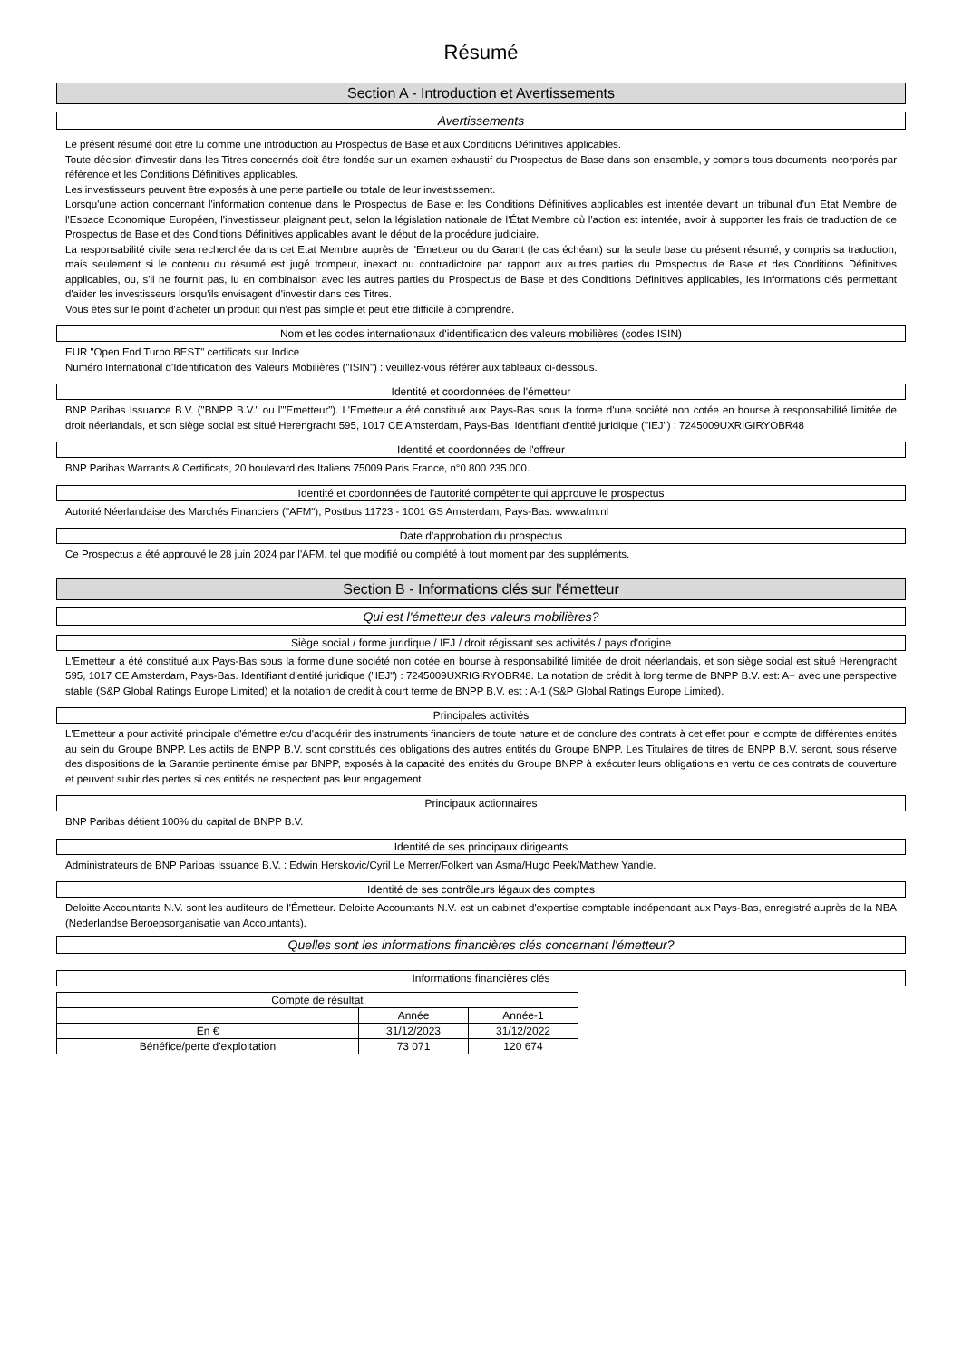Résumé
Section A - Introduction et Avertissements
Avertissements
Le présent résumé doit être lu comme une introduction au Prospectus de Base et aux Conditions Définitives applicables.
Toute décision d'investir dans les Titres concernés doit être fondée sur un examen exhaustif du Prospectus de Base dans son ensemble, y compris tous documents incorporés par référence et les Conditions Définitives applicables.
Les investisseurs peuvent être exposés à une perte partielle ou totale de leur investissement.
Lorsqu'une action concernant l'information contenue dans le Prospectus de Base et les Conditions Définitives applicables est intentée devant un tribunal d'un Etat Membre de l'Espace Economique Européen, l'investisseur plaignant peut, selon la législation nationale de l'État Membre où l'action est intentée, avoir à supporter les frais de traduction de ce Prospectus de Base et des Conditions Définitives applicables avant le début de la procédure judiciaire.
La responsabilité civile sera recherchée dans cet Etat Membre auprès de l'Emetteur ou du Garant (le cas échéant) sur la seule base du présent résumé, y compris sa traduction, mais seulement si le contenu du résumé est jugé trompeur, inexact ou contradictoire par rapport aux autres parties du Prospectus de Base et des Conditions Définitives applicables, ou, s'il ne fournit pas, lu en combinaison avec les autres parties du Prospectus de Base et des Conditions Définitives applicables, les informations clés permettant d'aider les investisseurs lorsqu'ils envisagent d'investir dans ces Titres.
Vous êtes sur le point d'acheter un produit qui n'est pas simple et peut être difficile à comprendre.
Nom et les codes internationaux d'identification des valeurs mobilières (codes ISIN)
EUR "Open End Turbo BEST" certificats sur Indice
Numéro International d'Identification des Valeurs Mobilières ("ISIN") : veuillez-vous référer aux tableaux ci-dessous.
Identité et coordonnées de l'émetteur
BNP Paribas Issuance B.V. ("BNPP B.V." ou l'"Emetteur"). L'Emetteur a été constitué aux Pays-Bas sous la forme d'une société non cotée en bourse à responsabilité limitée de droit néerlandais, et son siège social est situé Herengracht 595, 1017 CE Amsterdam, Pays-Bas. Identifiant d'entité juridique ("IEJ") : 7245009UXRIGIRYOBR48
Identité et coordonnées de l'offreur
BNP Paribas Warrants & Certificats, 20 boulevard des Italiens 75009 Paris France, n°0 800 235 000.
Identité et coordonnées de l'autorité compétente qui approuve le prospectus
Autorité Néerlandaise des Marchés Financiers ("AFM"), Postbus 11723 - 1001 GS Amsterdam, Pays-Bas. www.afm.nl
Date d'approbation du prospectus
Ce Prospectus a été approuvé le 28 juin 2024 par l'AFM, tel que modifié ou complété à tout moment par des suppléments.
Section B - Informations clés sur l'émetteur
Qui est l'émetteur des valeurs mobilières?
Siège social / forme juridique / IEJ / droit régissant ses activités / pays d'origine
L'Emetteur a été constitué aux Pays-Bas sous la forme d'une société non cotée en bourse à responsabilité limitée de droit néerlandais, et son siège social est situé Herengracht 595, 1017 CE Amsterdam, Pays-Bas. Identifiant d'entité juridique ("IEJ") : 7245009UXRIGIRYOBR48. La notation de crédit à long terme de BNPP B.V. est: A+ avec une perspective stable (S&P Global Ratings Europe Limited) et la notation de credit à court terme de BNPP B.V. est : A-1 (S&P Global Ratings Europe Limited).
Principales activités
L'Emetteur a pour activité principale d'émettre et/ou d'acquérir des instruments financiers de toute nature et de conclure des contrats à cet effet pour le compte de différentes entités au sein du Groupe BNPP. Les actifs de BNPP B.V. sont constitués des obligations des autres entités du Groupe BNPP. Les Titulaires de titres de BNPP B.V. seront, sous réserve des dispositions de la Garantie pertinente émise par BNPP, exposés à la capacité des entités du Groupe BNPP à exécuter leurs obligations en vertu de ces contrats de couverture et peuvent subir des pertes si ces entités ne respectent pas leur engagement.
Principaux actionnaires
BNP Paribas détient 100% du capital de BNPP B.V.
Identité de ses principaux dirigeants
Administrateurs de BNP Paribas Issuance B.V. : Edwin Herskovic/Cyril Le Merrer/Folkert van Asma/Hugo Peek/Matthew Yandle.
Identité de ses contrôleurs légaux des comptes
Deloitte Accountants N.V. sont les auditeurs de l'Émetteur. Deloitte Accountants N.V. est un cabinet d'expertise comptable indépendant aux Pays-Bas, enregistré auprès de la NBA (Nederlandse Beroepsorganisatie van Accountants).
Quelles sont les informations financières clés concernant l'émetteur?
Informations financières clés
| Compte de résultat | | |
| --- | --- | --- |
| | Année | Année-1 |
| En € | 31/12/2023 | 31/12/2022 |
| Bénéfice/perte d'exploitation | 73 071 | 120 674 |